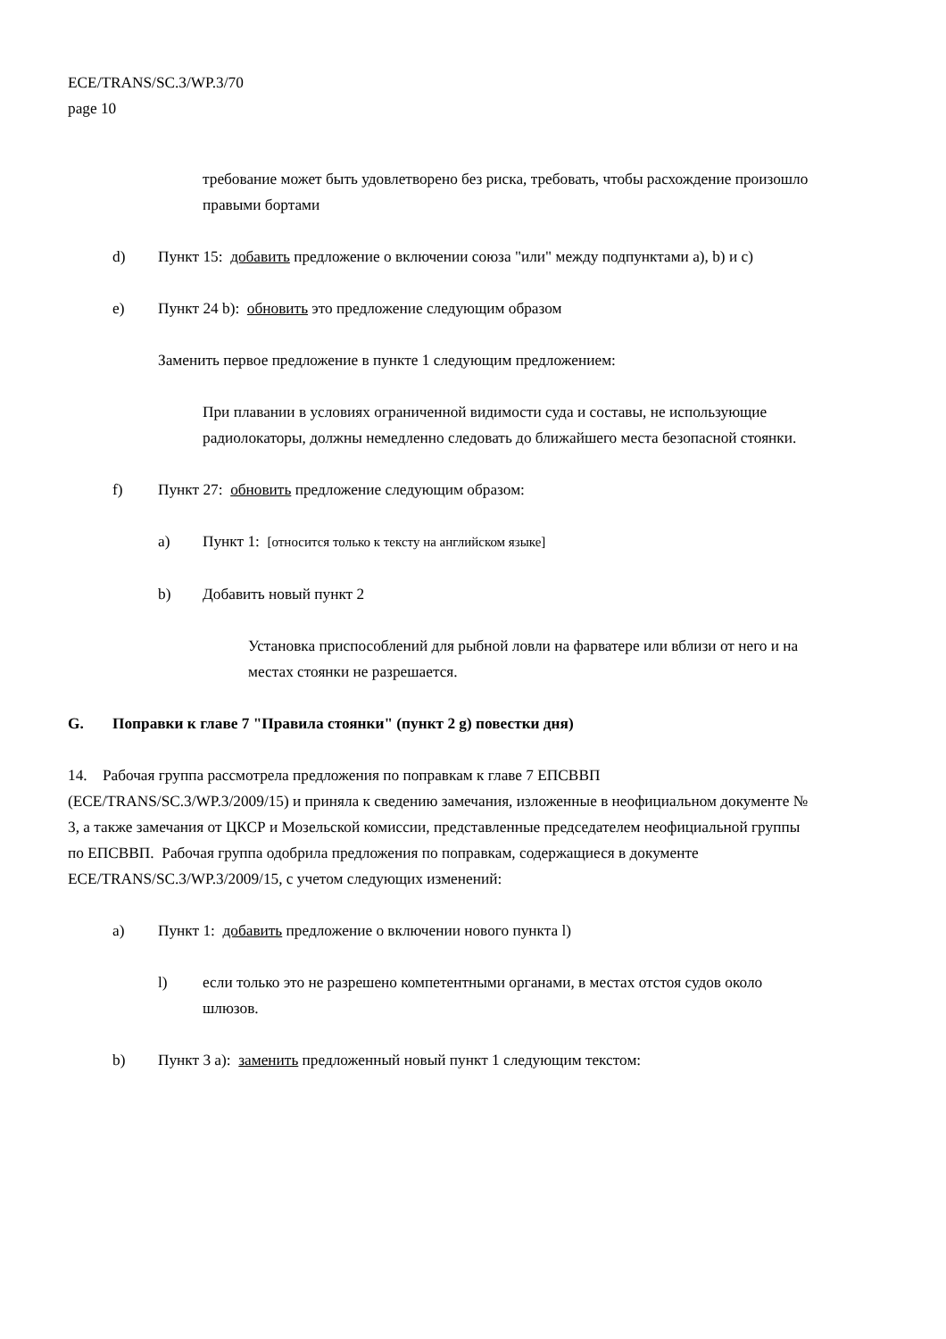ECE/TRANS/SC.3/WP.3/70
page 10
требование может быть удовлетворено без риска, требовать, чтобы расхождение произошло правыми бортами
d) Пункт 15: добавить предложение о включении союза "или" между подпунктами a), b) и c)
e) Пункт 24 b): обновить это предложение следующим образом
Заменить первое предложение в пункте 1 следующим предложением:
При плавании в условиях ограниченной видимости суда и составы, не использующие радиолокаторы, должны немедленно следовать до ближайшего места безопасной стоянки.
f) Пункт 27: обновить предложение следующим образом:
a) Пункт 1: [относится только к тексту на английском языке]
b) Добавить новый пункт 2
Установка приспособлений для рыбной ловли на фарватере или вблизи от него и на местах стоянки не разрешается.
G. Поправки к главе 7 "Правила стоянки" (пункт 2 g) повестки дня)
14. Рабочая группа рассмотрела предложения по поправкам к главе 7 ЕПСВВП (ECE/TRANS/SC.3/WP.3/2009/15) и приняла к сведению замечания, изложенные в неофициальном документе № 3, а также замечания от ЦКСР и Мозельской комиссии, представленные председателем неофициальной группы по ЕПСВВП. Рабочая группа одобрила предложения по поправкам, содержащиеся в документе ECE/TRANS/SC.3/WP.3/2009/15, с учетом следующих изменений:
a) Пункт 1: добавить предложение о включении нового пункта l)
l) если только это не разрешено компетентными органами, в местах отстоя судов около шлюзов.
b) Пункт 3 a): заменить предложенный новый пункт 1 следующим текстом: